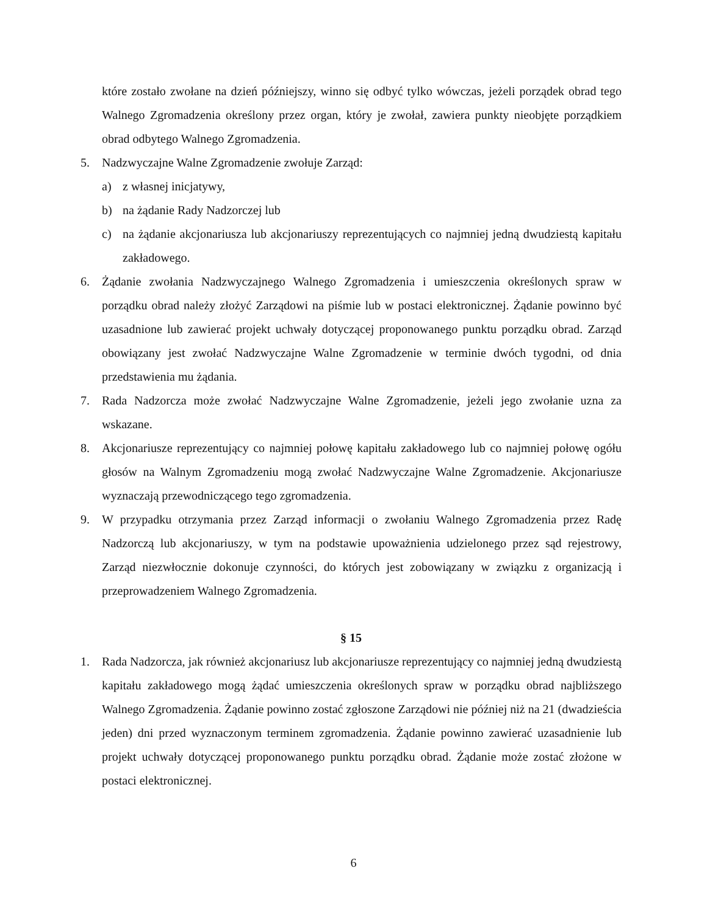które zostało zwołane na dzień późniejszy, winno się odbyć tylko wówczas, jeżeli porządek obrad tego Walnego Zgromadzenia określony przez organ, który je zwołał, zawiera punkty nieobjęte porządkiem obrad odbytego Walnego Zgromadzenia.
5. Nadzwyczajne Walne Zgromadzenie zwołuje Zarząd:
a) z własnej inicjatywy,
b) na żądanie Rady Nadzorczej lub
c) na żądanie akcjonariusza lub akcjonariuszy reprezentujących co najmniej jedną dwudziestą kapitału zakładowego.
6. Żądanie zwołania Nadzwyczajnego Walnego Zgromadzenia i umieszczenia określonych spraw w porządku obrad należy złożyć Zarządowi na piśmie lub w postaci elektronicznej. Żądanie powinno być uzasadnione lub zawierać projekt uchwały dotyczącej proponowanego punktu porządku obrad. Zarząd obowiązany jest zwołać Nadzwyczajne Walne Zgromadzenie w terminie dwóch tygodni, od dnia przedstawienia mu żądania.
7. Rada Nadzorcza może zwołać Nadzwyczajne Walne Zgromadzenie, jeżeli jego zwołanie uzna za wskazane.
8. Akcjonariusze reprezentujący co najmniej połowę kapitału zakładowego lub co najmniej połowę ogółu głosów na Walnym Zgromadzeniu mogą zwołać Nadzwyczajne Walne Zgromadzenie. Akcjonariusze wyznaczają przewodniczącego tego zgromadzenia.
9. W przypadku otrzymania przez Zarząd informacji o zwołaniu Walnego Zgromadzenia przez Radę Nadzorczą lub akcjonariuszy, w tym na podstawie upoważnienia udzielonego przez sąd rejestrowy, Zarząd niezwłocznie dokonuje czynności, do których jest zobowiązany w związku z organizacją i przeprowadzeniem Walnego Zgromadzenia.
§ 15
1. Rada Nadzorcza, jak również akcjonariusz lub akcjonariusze reprezentujący co najmniej jedną dwudziestą kapitału zakładowego mogą żądać umieszczenia określonych spraw w porządku obrad najbliższego Walnego Zgromadzenia. Żądanie powinno zostać zgłoszone Zarządowi nie później niż na 21 (dwadzieścia jeden) dni przed wyznaczonym terminem zgromadzenia. Żądanie powinno zawierać uzasadnienie lub projekt uchwały dotyczącej proponowanego punktu porządku obrad. Żądanie może zostać złożone w postaci elektronicznej.
6